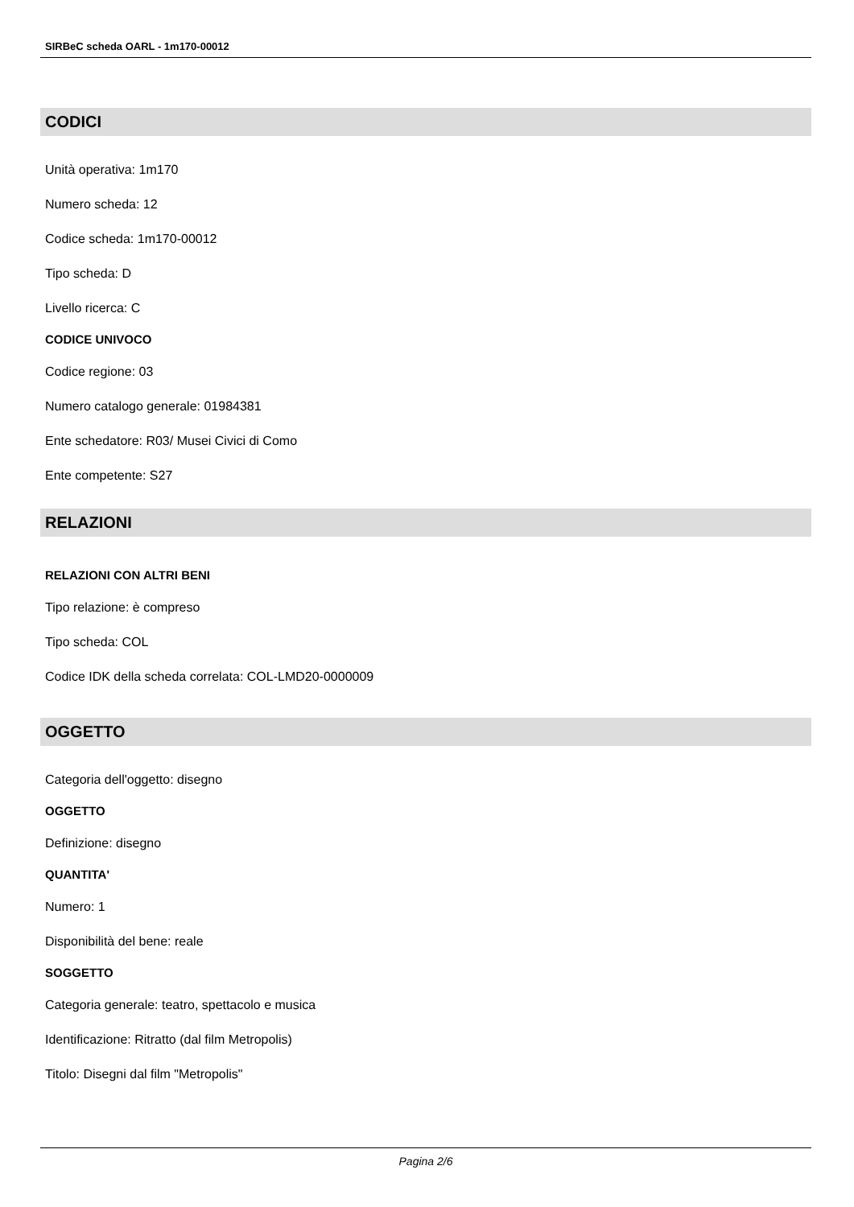SIRBeC scheda OARL - 1m170-00012
CODICI
Unità operativa: 1m170
Numero scheda: 12
Codice scheda: 1m170-00012
Tipo scheda: D
Livello ricerca: C
CODICE UNIVOCO
Codice regione: 03
Numero catalogo generale: 01984381
Ente schedatore: R03/ Musei Civici di Como
Ente competente: S27
RELAZIONI
RELAZIONI CON ALTRI BENI
Tipo relazione: è compreso
Tipo scheda: COL
Codice IDK della scheda correlata: COL-LMD20-0000009
OGGETTO
Categoria dell'oggetto: disegno
OGGETTO
Definizione: disegno
QUANTITA'
Numero: 1
Disponibilità del bene: reale
SOGGETTO
Categoria generale: teatro, spettacolo e musica
Identificazione: Ritratto (dal film Metropolis)
Titolo: Disegni dal film "Metropolis"
Pagina 2/6